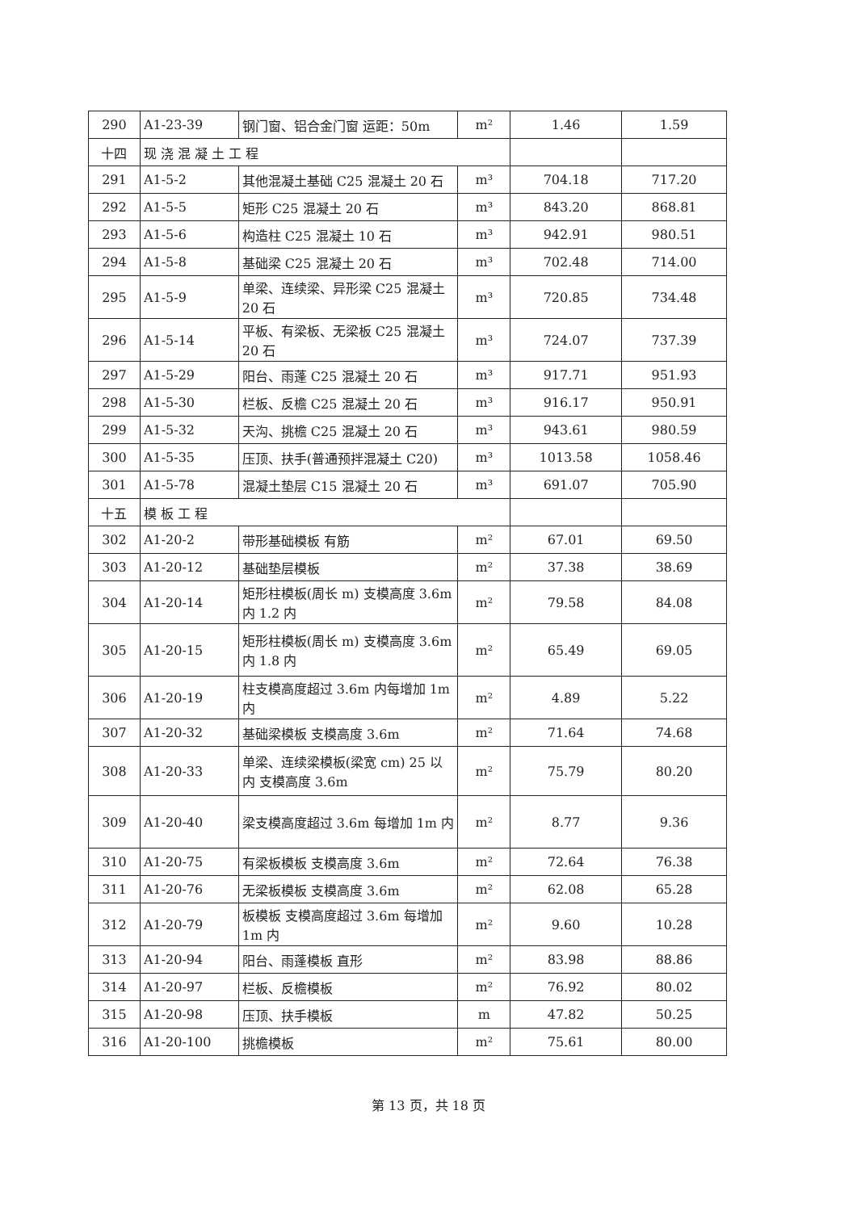| 290 | A1-23-39 | 钢门窗、铝合金门窗 运距：50m | m² | 1.46 | 1.59 |
| 十四 | 现 浇 混 凝 土 工 程 | | | | |
| 291 | A1-5-2 | 其他混凝土基础 C25 混凝土 20 石 | m³ | 704.18 | 717.20 |
| 292 | A1-5-5 | 矩形 C25 混凝土 20 石 | m³ | 843.20 | 868.81 |
| 293 | A1-5-6 | 构造柱 C25 混凝土 10 石 | m³ | 942.91 | 980.51 |
| 294 | A1-5-8 | 基础梁 C25 混凝土 20 石 | m³ | 702.48 | 714.00 |
| 295 | A1-5-9 | 单梁、连续梁、异形梁 C25 混凝土 20 石 | m³ | 720.85 | 734.48 |
| 296 | A1-5-14 | 平板、有梁板、无梁板 C25 混凝土 20 石 | m³ | 724.07 | 737.39 |
| 297 | A1-5-29 | 阳台、雨蓬 C25 混凝土 20 石 | m³ | 917.71 | 951.93 |
| 298 | A1-5-30 | 栏板、反檐 C25 混凝土 20 石 | m³ | 916.17 | 950.91 |
| 299 | A1-5-32 | 天沟、挑檐 C25 混凝土 20 石 | m³ | 943.61 | 980.59 |
| 300 | A1-5-35 | 压顶、扶手(普通预拌混凝土 C20) | m³ | 1013.58 | 1058.46 |
| 301 | A1-5-78 | 混凝土垫层 C15 混凝土 20 石 | m³ | 691.07 | 705.90 |
| 十五 | 模 板 工 程 | | | | |
| 302 | A1-20-2 | 带形基础模板 有筋 | m² | 67.01 | 69.50 |
| 303 | A1-20-12 | 基础垫层模板 | m² | 37.38 | 38.69 |
| 304 | A1-20-14 | 矩形柱模板(周长 m) 支模高度 3.6m 内 1.2 内 | m² | 79.58 | 84.08 |
| 305 | A1-20-15 | 矩形柱模板(周长 m) 支模高度 3.6m 内 1.8 内 | m² | 65.49 | 69.05 |
| 306 | A1-20-19 | 柱支模高度超过 3.6m 内每增加 1m 内 | m² | 4.89 | 5.22 |
| 307 | A1-20-32 | 基础梁模板 支模高度 3.6m | m² | 71.64 | 74.68 |
| 308 | A1-20-33 | 单梁、连续梁模板(梁宽 cm) 25 以内 支模高度 3.6m | m² | 75.79 | 80.20 |
| 309 | A1-20-40 | 梁支模高度超过 3.6m 每增加 1m 内 | m² | 8.77 | 9.36 |
| 310 | A1-20-75 | 有梁板模板 支模高度 3.6m | m² | 72.64 | 76.38 |
| 311 | A1-20-76 | 无梁板模板 支模高度 3.6m | m² | 62.08 | 65.28 |
| 312 | A1-20-79 | 板模板 支模高度超过 3.6m 每增加 1m 内 | m² | 9.60 | 10.28 |
| 313 | A1-20-94 | 阳台、雨蓬模板 直形 | m² | 83.98 | 88.86 |
| 314 | A1-20-97 | 栏板、反檐模板 | m² | 76.92 | 80.02 |
| 315 | A1-20-98 | 压顶、扶手模板 | m | 47.82 | 50.25 |
| 316 | A1-20-100 | 挑檐模板 | m² | 75.61 | 80.00 |
第 13 页，共 18 页